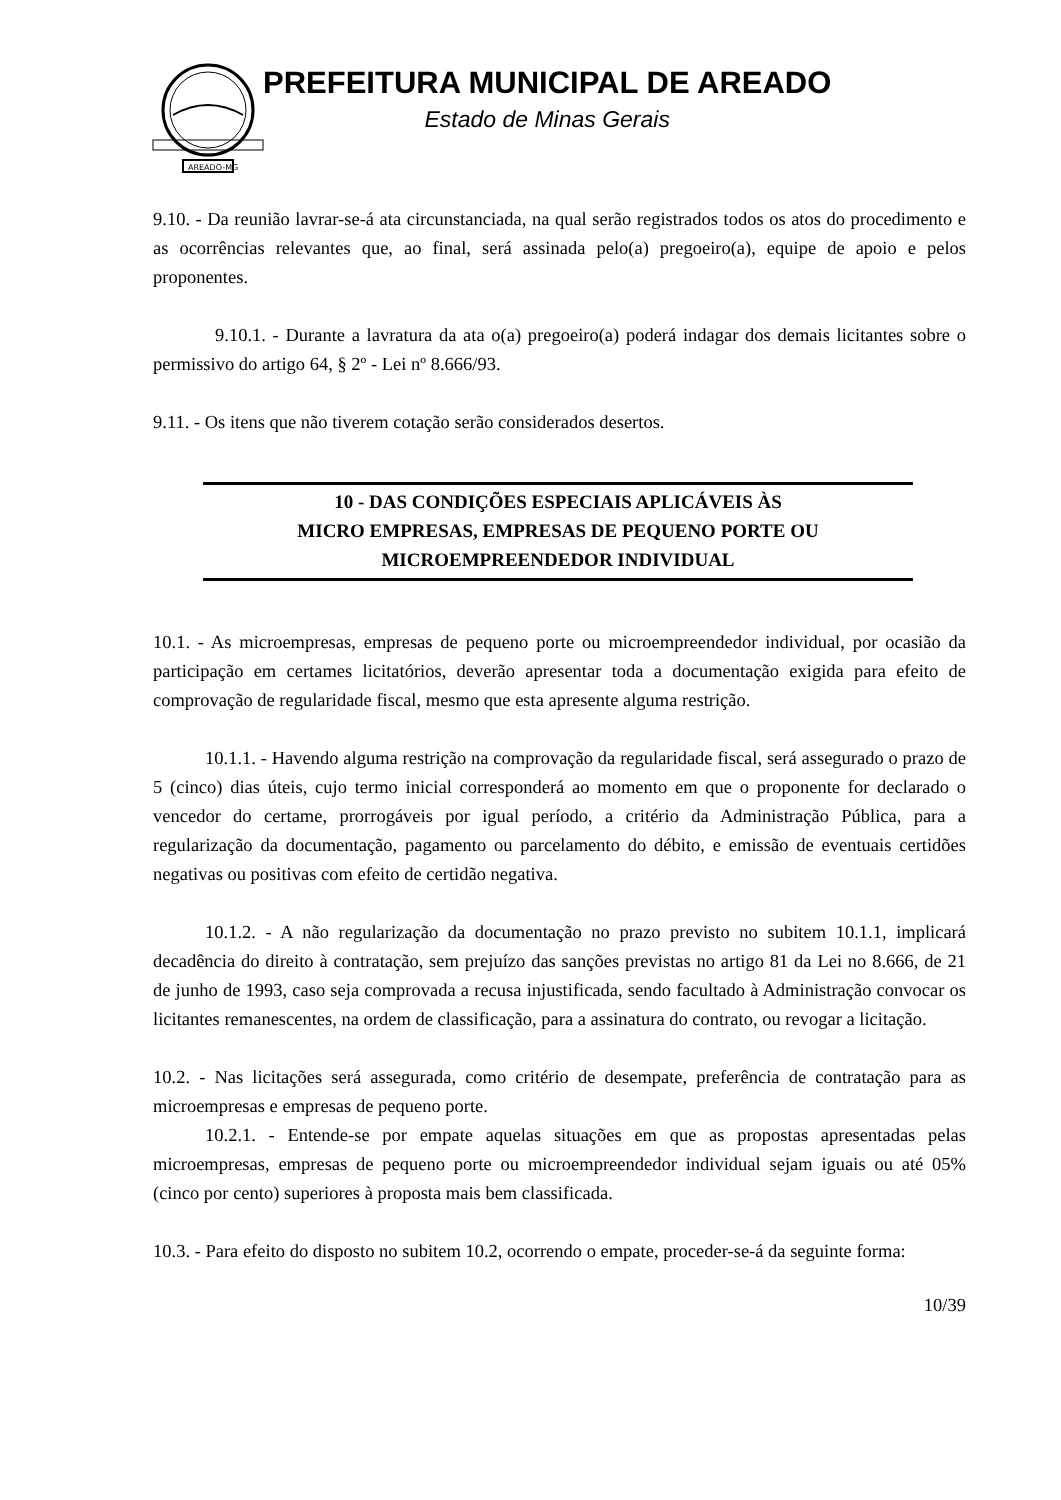AREADO-MG
PREFEITURA MUNICIPAL DE AREADO
Estado de Minas Gerais
9.10. - Da reunião lavrar-se-á ata circunstanciada, na qual serão registrados todos os atos do procedimento e as ocorrências relevantes que, ao final, será assinada pelo(a) pregoeiro(a), equipe de apoio e pelos proponentes.
9.10.1. - Durante a lavratura da ata o(a) pregoeiro(a) poderá indagar dos demais licitantes sobre o permissivo do artigo 64, § 2º - Lei nº 8.666/93.
9.11. - Os itens que não tiverem cotação serão considerados desertos.
10 - DAS CONDIÇÕES ESPECIAIS APLICÁVEIS ÀS
MICRO EMPRESAS, EMPRESAS DE PEQUENO PORTE OU
MICROEMPREENDEDOR INDIVIDUAL
10.1. - As microempresas, empresas de pequeno porte ou microempreendedor individual, por ocasião da participação em certames licitatórios, deverão apresentar toda a documentação exigida para efeito de comprovação de regularidade fiscal, mesmo que esta apresente alguma restrição.
10.1.1. - Havendo alguma restrição na comprovação da regularidade fiscal, será assegurado o prazo de 5 (cinco) dias úteis, cujo termo inicial corresponderá ao momento em que o proponente for declarado o vencedor do certame, prorrogáveis por igual período, a critério da Administração Pública, para a regularização da documentação, pagamento ou parcelamento do débito, e emissão de eventuais certidões negativas ou positivas com efeito de certidão negativa.
10.1.2. - A não regularização da documentação no prazo previsto no subitem 10.1.1, implicará decadência do direito à contratação, sem prejuízo das sanções previstas no artigo 81 da Lei no 8.666, de 21 de junho de 1993, caso seja comprovada a recusa injustificada, sendo facultado à Administração convocar os licitantes remanescentes, na ordem de classificação, para a assinatura do contrato, ou revogar a licitação.
10.2. - Nas licitações será assegurada, como critério de desempate, preferência de contratação para as microempresas e empresas de pequeno porte.
10.2.1. - Entende-se por empate aquelas situações em que as propostas apresentadas pelas microempresas, empresas de pequeno porte ou microempreendedor individual sejam iguais ou até 05% (cinco por cento) superiores à proposta mais bem classificada.
10.3. - Para efeito do disposto no subitem 10.2, ocorrendo o empate, proceder-se-á da seguinte forma:
10/39